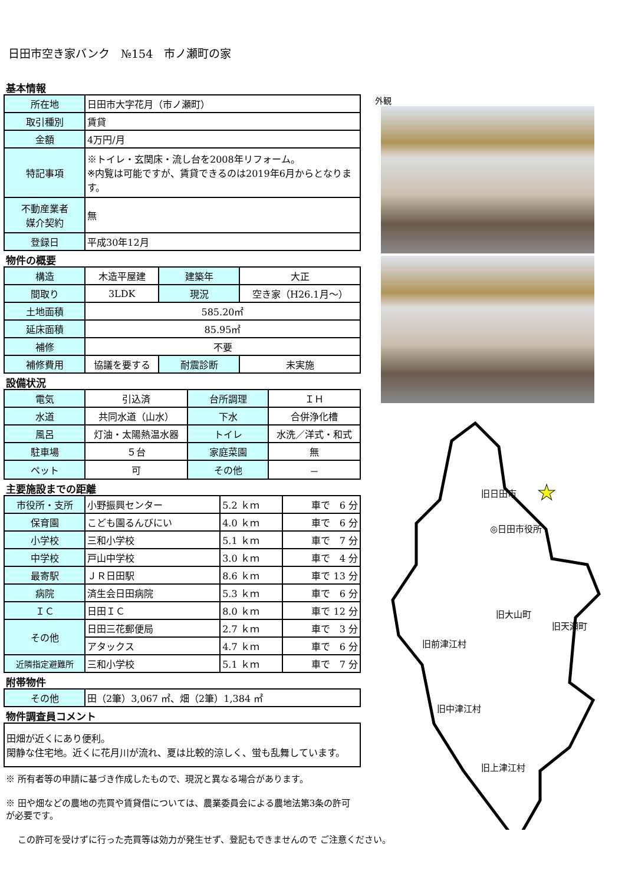日田市空き家バンク　№154　市ノ瀬町の家
基本情報
| 所在地 | 日田市大字花月（市ノ瀬町） |
| 取引種別 | 賃貸 |
| 金額 | 4万円/月 |
| 特記事項 | ※トイレ・玄関床・流し台を2008年リフォーム。 ※内覧は可能ですが、賃貸できるのは2019年6月からとなります。 |
| 不動産業者 媒介契約 | 無 |
| 登録日 | 平成30年12月 |
物件の概要
| 構造 | 木造平屋建 | 建築年 | 大正 |
| 間取り | 3LDK | 現況 | 空き家（H26.1月～） |
| 土地面積 | 585.20㎡ | | |
| 延床面積 | 85.95㎡ | | |
| 補修 | 不要 | | |
| 補修費用 | 協議を要する | 耐震診断 | 未実施 |
設備状況
| 電気 | 引込済 | 台所調理 | ＩＨ |
| 水道 | 共同水道（山水） | 下水 | 合併浄化槽 |
| 風呂 | 灯油・太陽熱温水器 | トイレ | 水洗／洋式・和式 |
| 駐車場 | ５台 | 家庭菜園 | 無 |
| ペット | 可 | その他 | － |
主要施設までの距離
| 市役所・支所 | 小野振興センター | 5.2 ｋｍ | 車で 6 分 |
| 保育園 | こども園るんびにい | 4.0 ｋｍ | 車で 6 分 |
| 小学校 | 三和小学校 | 5.1 ｋｍ | 車で 7 分 |
| 中学校 | 戸山中学校 | 3.0 ｋｍ | 車で 4 分 |
| 最寄駅 | ＪＲ日田駅 | 8.6 ｋｍ | 車で 13 分 |
| 病院 | 済生会日田病院 | 5.3 ｋｍ | 車で 6 分 |
| ＩＣ | 日田ＩＣ | 8.0 ｋｍ | 車で 12 分 |
| その他 | 日田三花郵便局 | 2.7 ｋｍ | 車で 3 分 |
| | アタックス | 4.7 ｋｍ | 車で 6 分 |
| 近隣指定避難所 | 三和小学校 | 5.1 ｋｍ | 車で 7 分 |
附帯物件
| その他 | 田（2筆）3,067 ㎡、畑（2筆）1,384 ㎡ |
物件調査員コメント
| 田畑が近くにあり便利。 閑静な住宅地。近くに花月川が流れ、夏は比較的涼しく、蛍も乱舞しています。 |
※ 所有者等の申請に基づき作成したもので、現況と異なる場合があります。
※ 田や畑などの農地の売買や賃貸借については、農業委員会による農地法第3条の許可が必要です。
この許可を受けずに行った売買等は効力が発生せず、登記もできませんので ご注意ください。
外観
旧日田市
★
◎日田市役所
旧大山町
旧天瀬町
旧前津江村
旧中津江村
旧上津江村